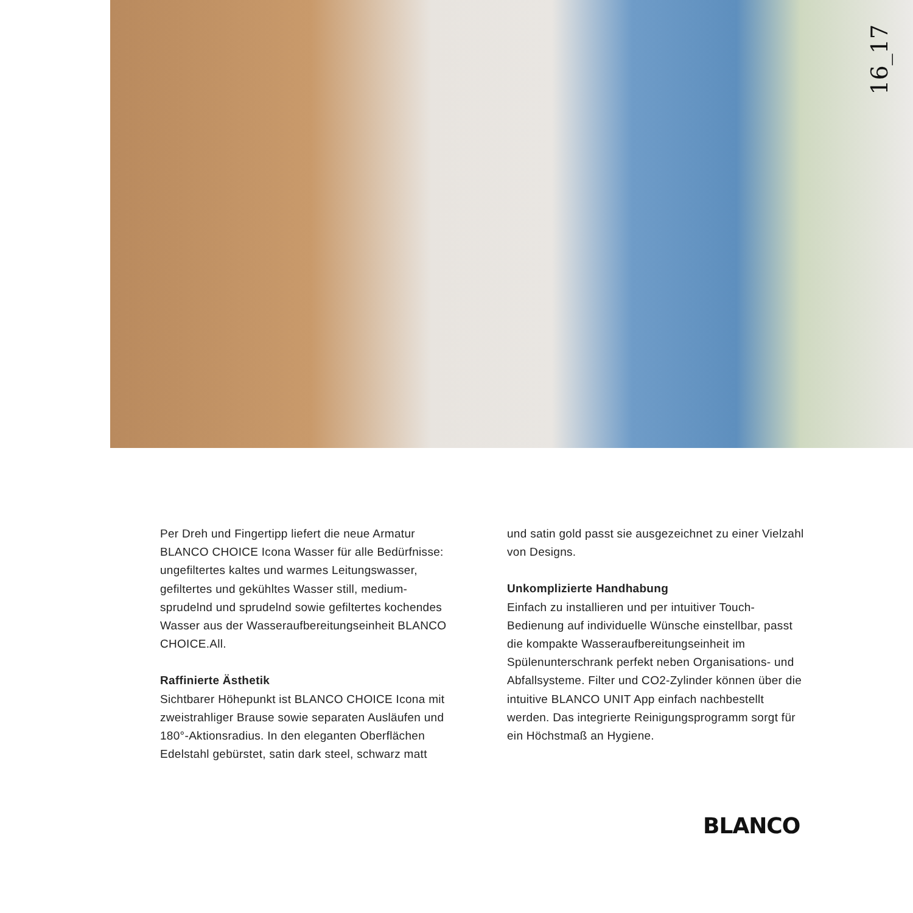16_17
Per Dreh und Fingertipp liefert die neue Armatur BLANCO CHOICE Icona Wasser für alle Bedürfnisse: ungefiltertes kaltes und warmes Leitungswasser, gefiltertes und gekühltes Wasser still, medium-sprudelnd und sprudelnd sowie gefiltertes kochendes Wasser aus der Wasseraufbereitungseinheit BLANCO CHOICE.All.
Raffinierte Ästhetik
Sichtbarer Höhepunkt ist BLANCO CHOICE Icona mit zweistrahliger Brause sowie separaten Ausläufen und 180°-Aktionsradius. In den eleganten Oberflächen Edelstahl gebürstet, satin dark steel, schwarz matt
und satin gold passt sie ausgezeichnet zu einer Vielzahl von Designs.
Unkomplizierte Handhabung
Einfach zu installieren und per intuitiver Touch-Bedienung auf individuelle Wünsche einstellbar, passt die kompakte Wasseraufbereitungseinheit im Spülenunterschrank perfekt neben Organisations- und Abfallsysteme. Filter und CO2-Zylinder können über die intuitive BLANCO UNIT App einfach nachbestellt werden. Das integrierte Reinigungsprogramm sorgt für ein Höchstmaß an Hygiene.
BLANCO